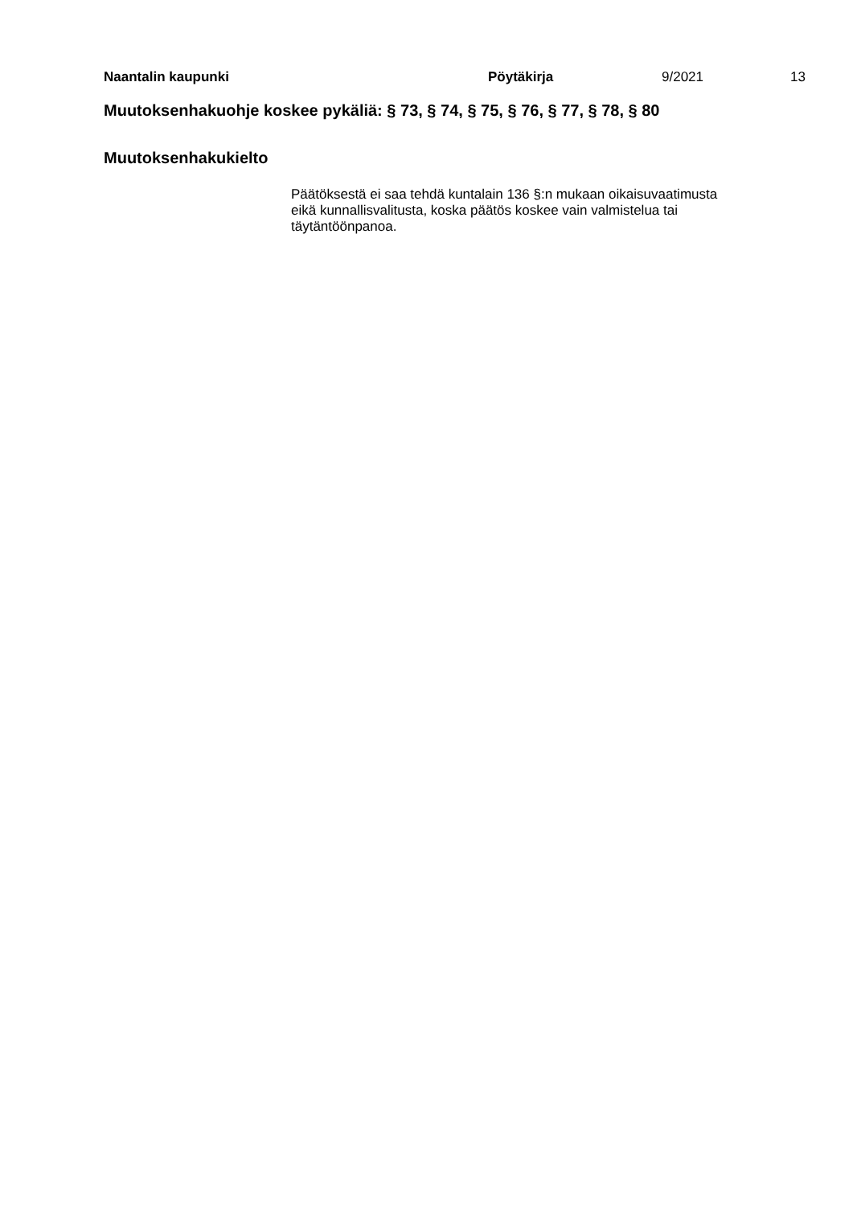Naantalin kaupunki Pöytäkirja 9/2021 13
Muutoksenhakuohje koskee pykäliä: § 73, § 74, § 75, § 76, § 77, § 78, § 80
Muutoksenhakukielto
Päätöksestä ei saa tehdä kuntalain 136 §:n mukaan oikaisuvaatimusta eikä kunnallisvalitusta, koska päätös koskee vain valmistelua tai täytäntöönpanoa.